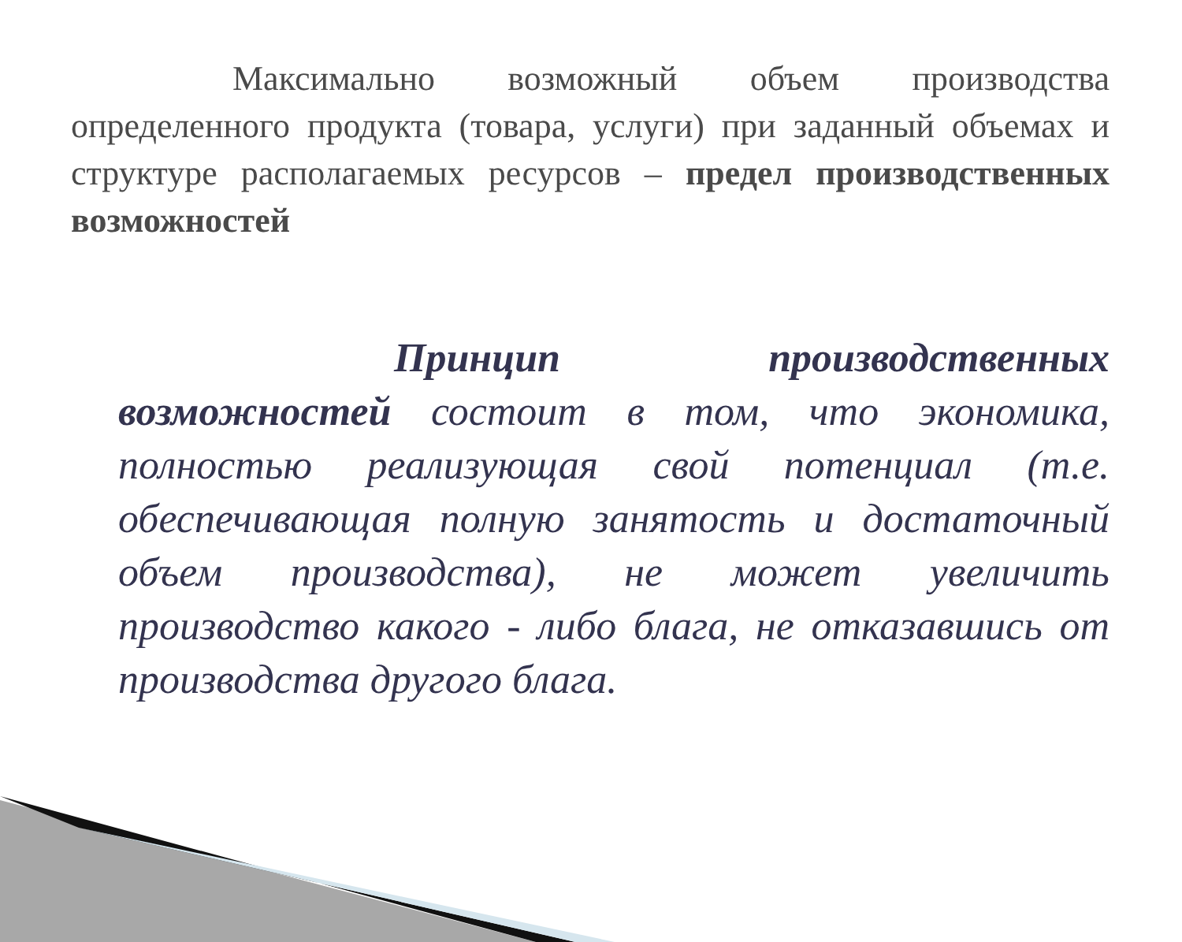Максимально возможный объем производства определенного продукта (товара, услуги) при заданный объемах и структуре располагаемых ресурсов – предел производственных возможностей
Принцип производственных возможностей состоит в том, что экономика, полностью реализующая свой потенциал (т.е. обеспечивающая полную занятость и достаточный объем производства), не может увеличить производство какого - либо блага, не отказавшись от производства другого блага.